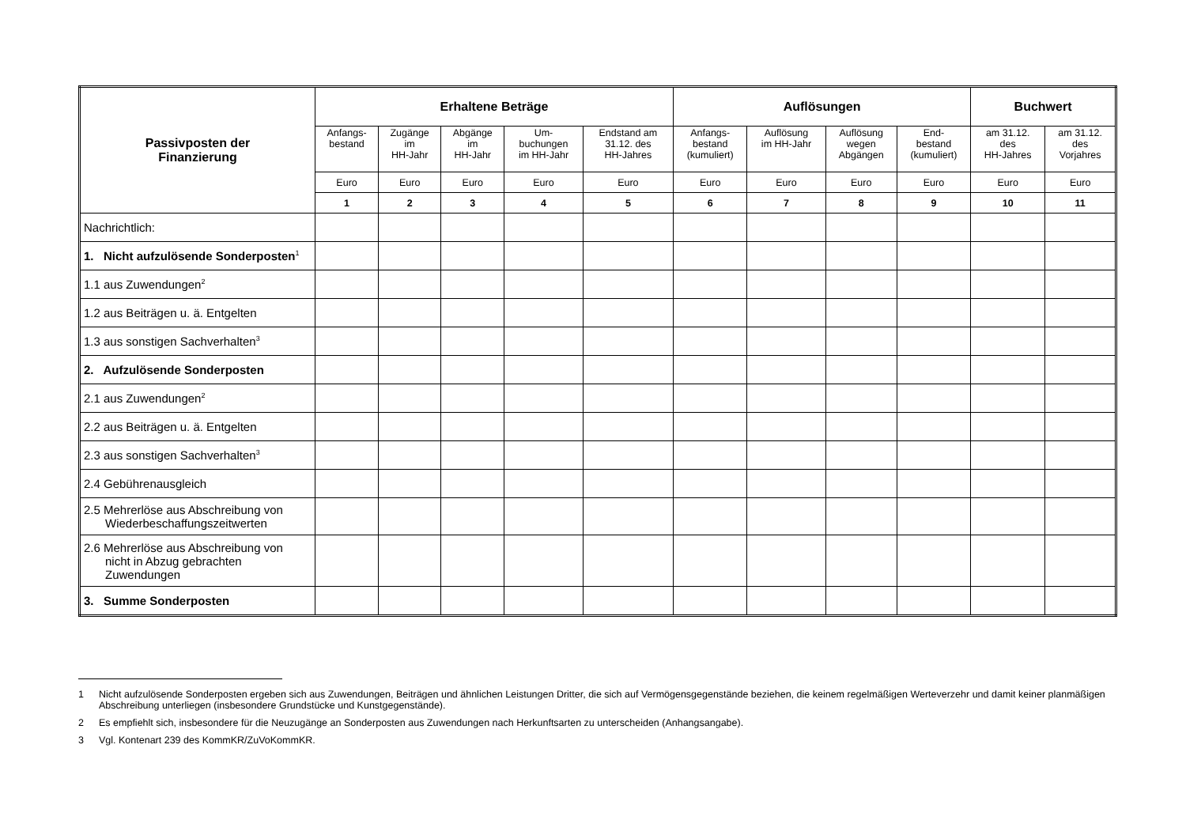| Passivposten der Finanzierung | Erhaltene Beträge | | | | | Auflösungen | | | | Buchwert | |
| --- | --- | --- | --- | --- | --- | --- | --- | --- | --- | --- | --- |
| | Anfangs- bestand | Zugänge im HH-Jahr | Abgänge im HH-Jahr | Um- buchungen im HH-Jahr | Endstand am 31.12. des HH-Jahres | Anfangs- bestand (kumuliert) | Auflösung im HH-Jahr | Auflösung wegen Abgängen | End- bestand (kumuliert) | am 31.12. des HH-Jahres | am 31.12. des Vorjahres |
| | Euro | Euro | Euro | Euro | Euro | Euro | Euro | Euro | Euro | Euro | Euro |
| | 1 | 2 | 3 | 4 | 5 | 6 | 7 | 8 | 9 | 10 | 11 |
| Nachrichtlich: | | | | | | | | | | | |
| 1. Nicht aufzulösende Sonderposten<sup>1</sup> | | | | | | | | | | | |
| 1.1 aus Zuwendungen<sup>2</sup> | | | | | | | | | | | |
| 1.2 aus Beiträgen u. ä. Entgelten | | | | | | | | | | | |
| 1.3 aus sonstigen Sachverhalten<sup>3</sup> | | | | | | | | | | | |
| 2. Aufzulösende Sonderposten | | | | | | | | | | | |
| 2.1 aus Zuwendungen<sup>2</sup> | | | | | | | | | | | |
| 2.2 aus Beiträgen u. ä. Entgelten | | | | | | | | | | | |
| 2.3 aus sonstigen Sachverhalten<sup>3</sup> | | | | | | | | | | | |
| 2.4 Gebührenausgleich | | | | | | | | | | | |
| 2.5 Mehrerlöse aus Abschreibung von Wiederbeschaffungszeitwerten | | | | | | | | | | | |
| 2.6 Mehrerlöse aus Abschreibung von nicht in Abzug gebrachten Zuwendungen | | | | | | | | | | | |
| 3. Summe Sonderposten | | | | | | | | | | | |
1 Nicht aufzulösende Sonderposten ergeben sich aus Zuwendungen, Beiträgen und ähnlichen Leistungen Dritter, die sich auf Vermögensgegenstände beziehen, die keinem regelmäßigen Werteverzehr und damit keiner planmäßigen Abschreibung unterliegen (insbesondere Grundstücke und Kunstgegenstände).
2 Es empfiehlt sich, insbesondere für die Neuzugänge an Sonderposten aus Zuwendungen nach Herkunftsarten zu unterscheiden (Anhangsangabe).
3 Vgl. Kontenart 239 des KommKR/ZuVoKommKR.